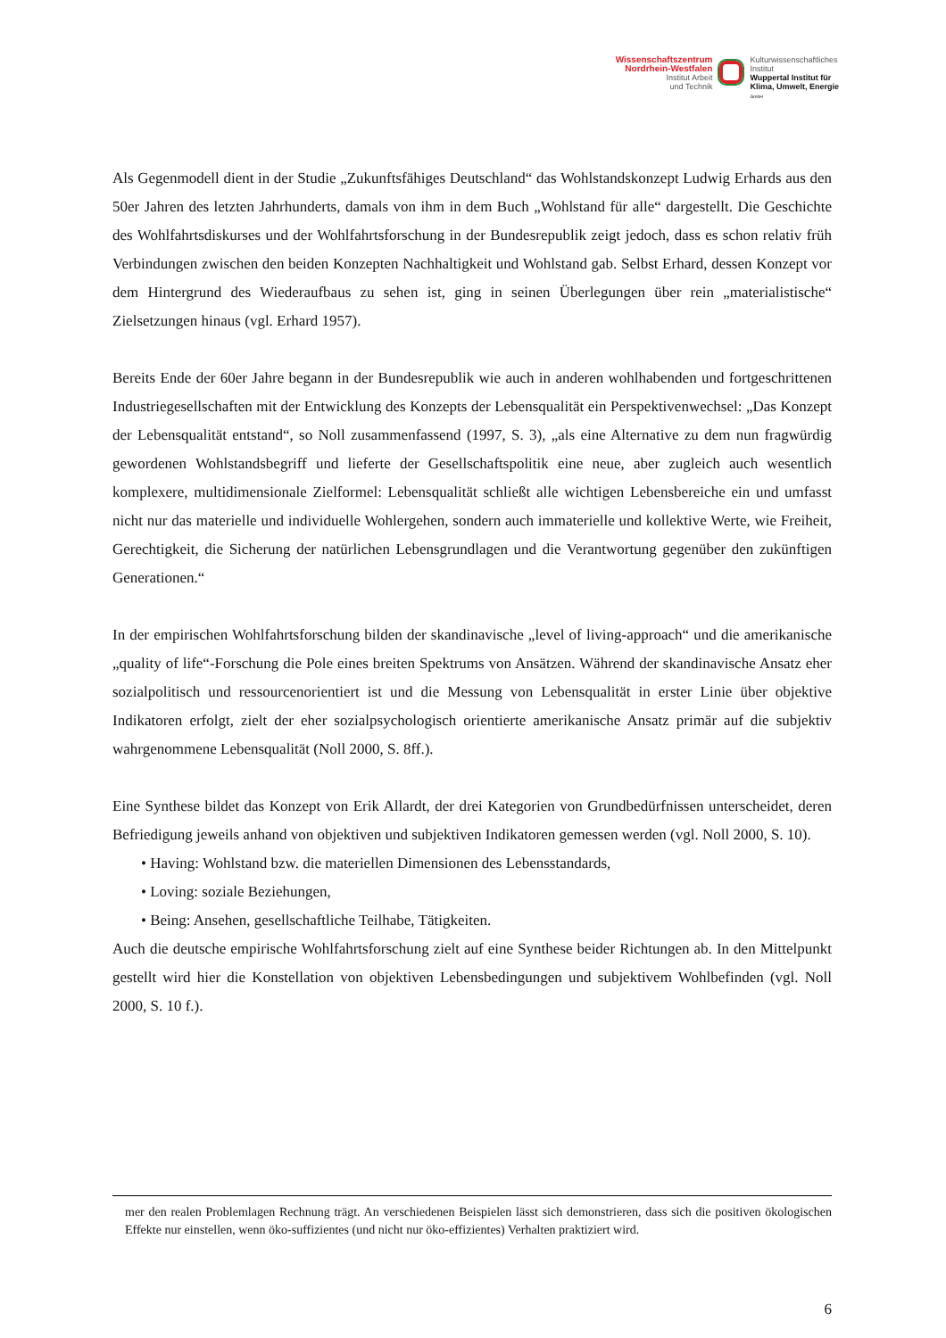Wissenschaftszentrum
Nordrhein-Westfalen
Institut Arbeit
und Technik
Kulturwissenschaftliches
Institut
Wuppertal Institut für
Klima, Umwelt, Energie
GmbH
Als Gegenmodell dient in der Studie „Zukunftsfähiges Deutschland“ das Wohlstandskonzept Ludwig Erhards aus den 50er Jahren des letzten Jahrhunderts, damals von ihm in dem Buch „Wohlstand für alle“ dargestellt. Die Geschichte des Wohlfahrtsdiskurses und der Wohlfahrtsforschung in der Bundesrepublik zeigt jedoch, dass es schon relativ früh Verbindungen zwischen den beiden Konzepten Nachhaltigkeit und Wohlstand gab. Selbst Erhard, dessen Konzept vor dem Hintergrund des Wiederaufbaus zu sehen ist, ging in seinen Überlegungen über rein „materialistische“ Zielsetzungen hinaus (vgl. Erhard 1957).
Bereits Ende der 60er Jahre begann in der Bundesrepublik wie auch in anderen wohlhabenden und fortgeschrittenen Industriegesellschaften mit der Entwicklung des Konzepts der Lebensqualität ein Perspektivenwechsel: „Das Konzept der Lebensqualität entstand“, so Noll zusammenfassend (1997, S. 3), „als eine Alternative zu dem nun fragwürdig gewordenen Wohlstandsbegriff und lieferte der Gesellschaftspolitik eine neue, aber zugleich auch wesentlich komplexere, multidimensionale Zielformel: Lebensqualität schließt alle wichtigen Lebensbereiche ein und umfasst nicht nur das materielle und individuelle Wohlergehen, sondern auch immaterielle und kollektive Werte, wie Freiheit, Gerechtigkeit, die Sicherung der natürlichen Lebensgrundlagen und die Verantwortung gegenüber den zukünftigen Generationen.“
In der empirischen Wohlfahrtsforschung bilden der skandinavische „level of living-approach“ und die amerikanische „quality of life“-Forschung die Pole eines breiten Spektrums von Ansätzen. Während der skandinavische Ansatz eher sozialpolitisch und ressourcenorientiert ist und die Messung von Lebensqualität in erster Linie über objektive Indikatoren erfolgt, zielt der eher sozialpsychologisch orientierte amerikanische Ansatz primär auf die subjektiv wahrgenommene Lebensqualität (Noll 2000, S. 8ff.).
Eine Synthese bildet das Konzept von Erik Allardt, der drei Kategorien von Grundbedürfnissen unterscheidet, deren Befriedigung jeweils anhand von objektiven und subjektiven Indikatoren gemessen werden (vgl. Noll 2000, S. 10).
• Having: Wohlstand bzw. die materiellen Dimensionen des Lebensstandards,
• Loving: soziale Beziehungen,
• Being: Ansehen, gesellschaftliche Teilhabe, Tätigkeiten.
Auch die deutsche empirische Wohlfahrtsforschung zielt auf eine Synthese beider Richtungen ab. In den Mittelpunkt gestellt wird hier die Konstellation von objektiven Lebensbedingungen und subjektivem Wohlbefinden (vgl. Noll 2000, S. 10 f.).
mer den realen Problemlagen Rechnung trägt. An verschiedenen Beispielen lässt sich demonstrieren, dass sich die positiven ökologischen Effekte nur einstellen, wenn öko-suffizientes (und nicht nur öko-effizientes) Verhalten praktiziert wird.
6